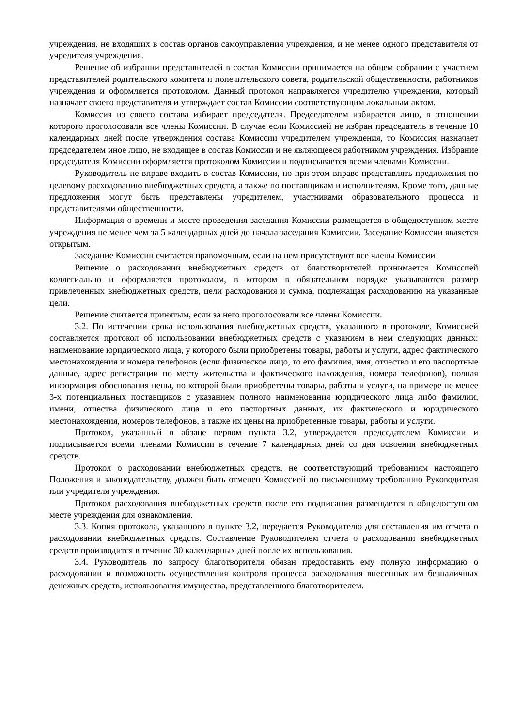учреждения, не входящих в состав органов самоуправления учреждения, и не менее одного представителя от учредителя учреждения.
Решение об избрании представителей в состав Комиссии принимается на общем собрании с участием представителей родительского комитета и попечительского совета, родительской общественности, работников учреждения и оформляется протоколом. Данный протокол направляется учредителю учреждения, который назначает своего представителя и утверждает состав Комиссии соответствующим локальным актом.
Комиссия из своего состава избирает председателя. Председателем избирается лицо, в отношении которого проголосовали все члены Комиссии. В случае если Комиссией не избран председатель в течение 10 календарных дней после утверждения состава Комиссии учредителем учреждения, то Комиссия назначает председателем иное лицо, не входящее в состав Комиссии и не являющееся работником учреждения. Избрание председателя Комиссии оформляется протоколом Комиссии и подписывается всеми членами Комиссии.
Руководитель не вправе входить в состав Комиссии, но при этом вправе представлять предложения по целевому расходованию внебюджетных средств, а также по поставщикам и исполнителям. Кроме того, данные предложения могут быть представлены учредителем, участниками образовательного процесса и представителями общественности.
Информация о времени и месте проведения заседания Комиссии размещается в общедоступном месте учреждения не менее чем за 5 календарных дней до начала заседания Комиссии. Заседание Комиссии является открытым.
Заседание Комиссии считается правомочным, если на нем присутствуют все члены Комиссии.
Решение о расходовании внебюджетных средств от благотворителей принимается Комиссией коллегиально и оформляется протоколом, в котором в обязательном порядке указываются размер привлеченных внебюджетных средств, цели расходования и сумма, подлежащая расходованию на указанные цели.
Решение считается принятым, если за него проголосовали все члены Комиссии.
3.2. По истечении срока использования внебюджетных средств, указанного в протоколе, Комиссией составляется протокол об использовании внебюджетных средств с указанием в нем следующих данных: наименование юридического лица, у которого были приобретены товары, работы и услуги, адрес фактического местонахождения и номера телефонов (если физическое лицо, то его фамилия, имя, отчество и его паспортные данные, адрес регистрации по месту жительства и фактического нахождения, номера телефонов), полная информация обоснования цены, по которой были приобретены товары, работы и услуги, на примере не менее 3-х потенциальных поставщиков с указанием полного наименования юридического лица либо фамилии, имени, отчества физического лица и его паспортных данных, их фактического и юридического местонахождения, номеров телефонов, а также их цены на приобретенные товары, работы и услуги.
Протокол, указанный в абзаце первом пункта 3.2, утверждается председателем Комиссии и подписывается всеми членами Комиссии в течение 7 календарных дней со дня освоения внебюджетных средств.
Протокол о расходовании внебюджетных средств, не соответствующий требованиям настоящего Положения и законодательству, должен быть отменен Комиссией по письменному требованию Руководителя или учредителя учреждения.
Протокол расходования внебюджетных средств после его подписания размещается в общедоступном месте учреждения для ознакомления.
3.3. Копия протокола, указанного в пункте 3.2, передается Руководителю для составления им отчета о расходовании внебюджетных средств. Составление Руководителем отчета о расходовании внебюджетных средств производится в течение 30 календарных дней после их использования.
3.4. Руководитель по запросу благотворителя обязан предоставить ему полную информацию о расходовании и возможность осуществления контроля процесса расходования внесенных им безналичных денежных средств, использования имущества, представленного благотворителем.